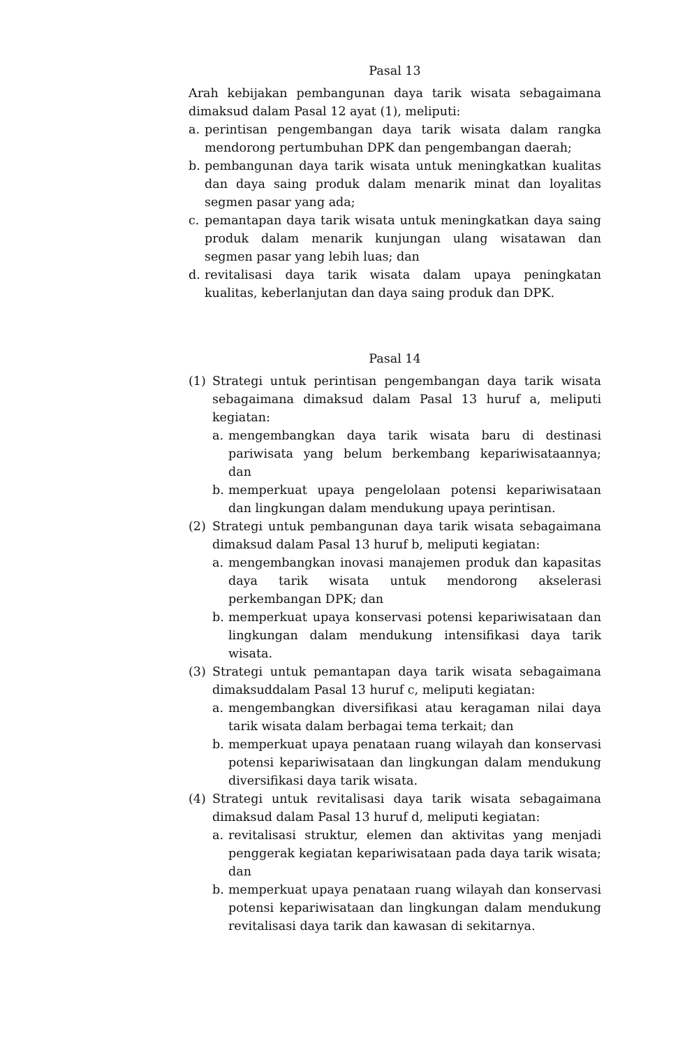Pasal 13
Arah kebijakan pembangunan daya tarik wisata sebagaimana dimaksud dalam Pasal 12 ayat (1), meliputi:
a. perintisan pengembangan daya tarik wisata dalam rangka mendorong pertumbuhan DPK dan pengembangan daerah;
b. pembangunan daya tarik wisata untuk meningkatkan kualitas dan daya saing produk dalam menarik minat dan loyalitas segmen pasar yang ada;
c. pemantapan daya tarik wisata untuk meningkatkan daya saing produk dalam menarik kunjungan ulang wisatawan dan segmen pasar yang lebih luas; dan
d. revitalisasi daya tarik wisata dalam upaya peningkatan kualitas, keberlanjutan dan daya saing produk dan DPK.
Pasal 14
(1) Strategi untuk perintisan pengembangan daya tarik wisata sebagaimana dimaksud dalam Pasal 13 huruf a, meliputi kegiatan:
a. mengembangkan daya tarik wisata baru di destinasi pariwisata yang belum berkembang kepariwisataannya; dan
b. memperkuat upaya pengelolaan potensi kepariwisataan dan lingkungan dalam mendukung upaya perintisan.
(2) Strategi untuk pembangunan daya tarik wisata sebagaimana dimaksud dalam Pasal 13 huruf b, meliputi kegiatan:
a. mengembangkan inovasi manajemen produk dan kapasitas daya tarik wisata untuk mendorong akselerasi perkembangan DPK; dan
b. memperkuat upaya konservasi potensi kepariwisataan dan lingkungan dalam mendukung intensifikasi daya tarik wisata.
(3) Strategi untuk pemantapan daya tarik wisata sebagaimana dimaksuddalam Pasal 13 huruf c, meliputi kegiatan:
a. mengembangkan diversifikasi atau keragaman nilai daya tarik wisata dalam berbagai tema terkait; dan
b. memperkuat upaya penataan ruang wilayah dan konservasi potensi kepariwisataan dan lingkungan dalam mendukung diversifikasi daya tarik wisata.
(4) Strategi untuk revitalisasi daya tarik wisata sebagaimana dimaksud dalam Pasal 13 huruf d, meliputi kegiatan:
a. revitalisasi struktur, elemen dan aktivitas yang menjadi penggerak kegiatan kepariwisataan pada daya tarik wisata; dan
b. memperkuat upaya penataan ruang wilayah dan konservasi potensi kepariwisataan dan lingkungan dalam mendukung revitalisasi daya tarik dan kawasan di sekitarnya.